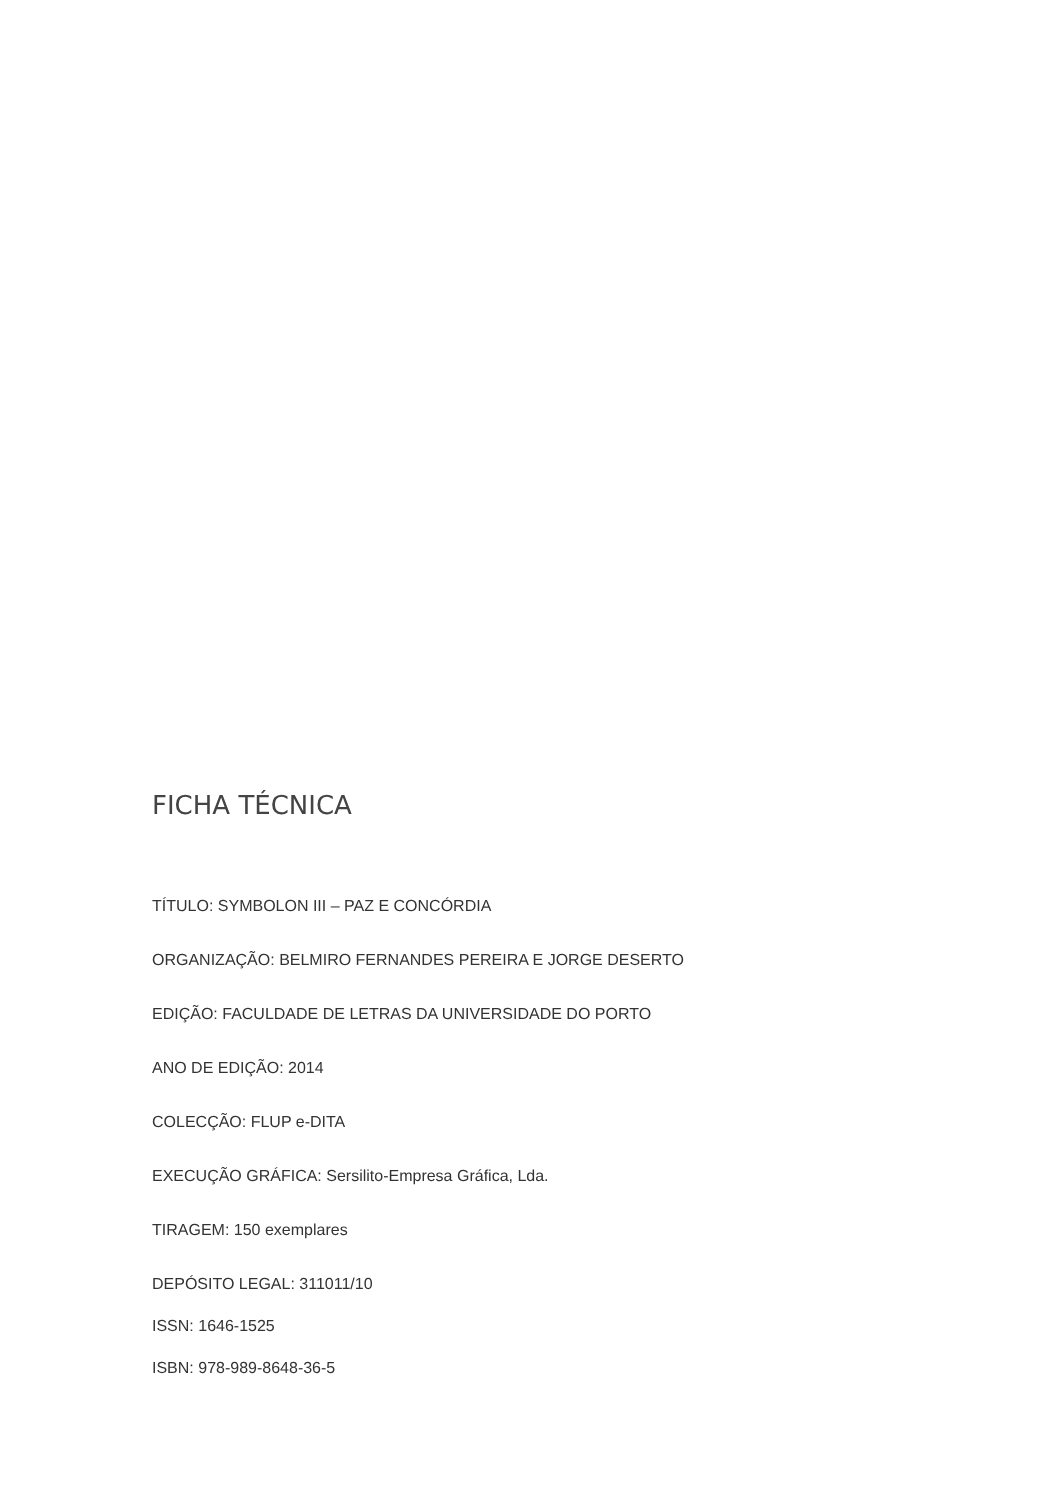FICHA TÉCNICA
TÍTULO: SYMBOLON III – PAZ E CONCÓRDIA
ORGANIZAÇÃO: BELMIRO FERNANDES PEREIRA E JORGE DESERTO
EDIÇÃO: FACULDADE DE LETRAS DA UNIVERSIDADE DO PORTO
ANO DE EDIÇÃO: 2014
COLECÇÃO: FLUP e-DITA
EXECUÇÃO GRÁFICA: Sersilito-Empresa Gráfica, Lda.
TIRAGEM: 150 exemplares
DEPÓSITO LEGAL: 311011/10
ISSN: 1646-1525
ISBN: 978-989-8648-36-5